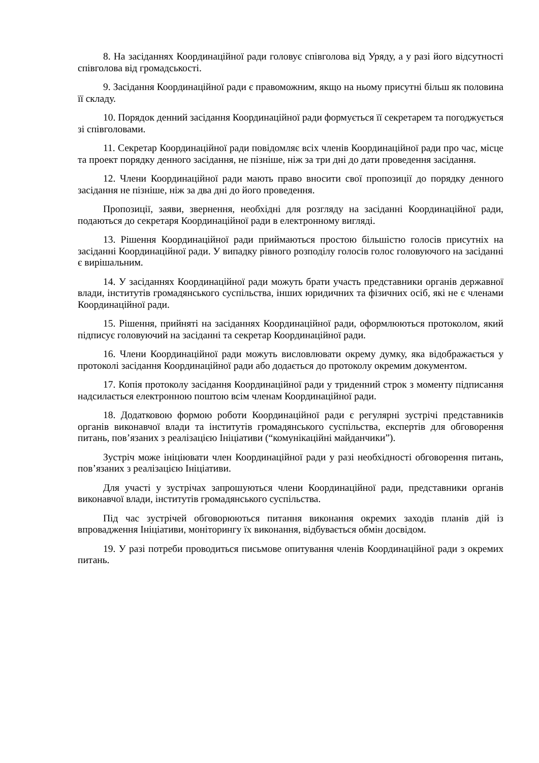8. На засіданнях Координаційної ради головує співголова від Уряду, а у разі його відсутності співголова від громадськості.
9. Засідання Координаційної ради є правоможним, якщо на ньому присутні більш як половина її складу.
10. Порядок денний засідання Координаційної ради формується її секретарем та погоджується зі співголовами.
11. Секретар Координаційної ради повідомляє всіх членів Координаційної ради про час, місце та проект порядку денного засідання, не пізніше, ніж за три дні до дати проведення засідання.
12. Члени Координаційної ради мають право вносити свої пропозиції до порядку денного засідання не пізніше, ніж за два дні до його проведення.
Пропозиції, заяви, звернення, необхідні для розгляду на засіданні Координаційної ради, подаються до секретаря Координаційної ради в електронному вигляді.
13. Рішення Координаційної ради приймаються простою більшістю голосів присутніх на засіданні Координаційної ради. У випадку рівного розподілу голосів голос головуючого на засіданні є вирішальним.
14. У засіданнях Координаційної ради можуть брати участь представники органів державної влади, інститутів громадянського суспільства, інших юридичних та фізичних осіб, які не є членами Координаційної ради.
15. Рішення, прийняті на засіданнях Координаційної ради, оформлюються протоколом, який підписує головуючий на засіданні та секретар Координаційної ради.
16. Члени Координаційної ради можуть висловлювати окрему думку, яка відображається у протоколі засідання Координаційної ради або додається до протоколу окремим документом.
17. Копія протоколу засідання Координаційної ради у триденний строк з моменту підписання надсилається електронною поштою всім членам Координаційної ради.
18. Додатковою формою роботи Координаційної ради є регулярні зустрічі представників органів виконавчої влади та інститутів громадянського суспільства, експертів для обговорення питань, пов’язаних з реалізацією Ініціативи (“комунікаційні майданчики”).
Зустріч може ініціювати член Координаційної ради у разі необхідності обговорення питань, пов’язаних з реалізацією Ініціативи.
Для участі у зустрічах запрошуються члени Координаційної ради, представники органів виконавчої влади, інститутів громадянського суспільства.
Під час зустрічей обговорюються питання виконання окремих заходів планів дій із впровадження Ініціативи, моніторингу їх виконання, відбувається обмін досвідом.
19. У разі потреби проводиться письмове опитування членів Координаційної ради з окремих питань.